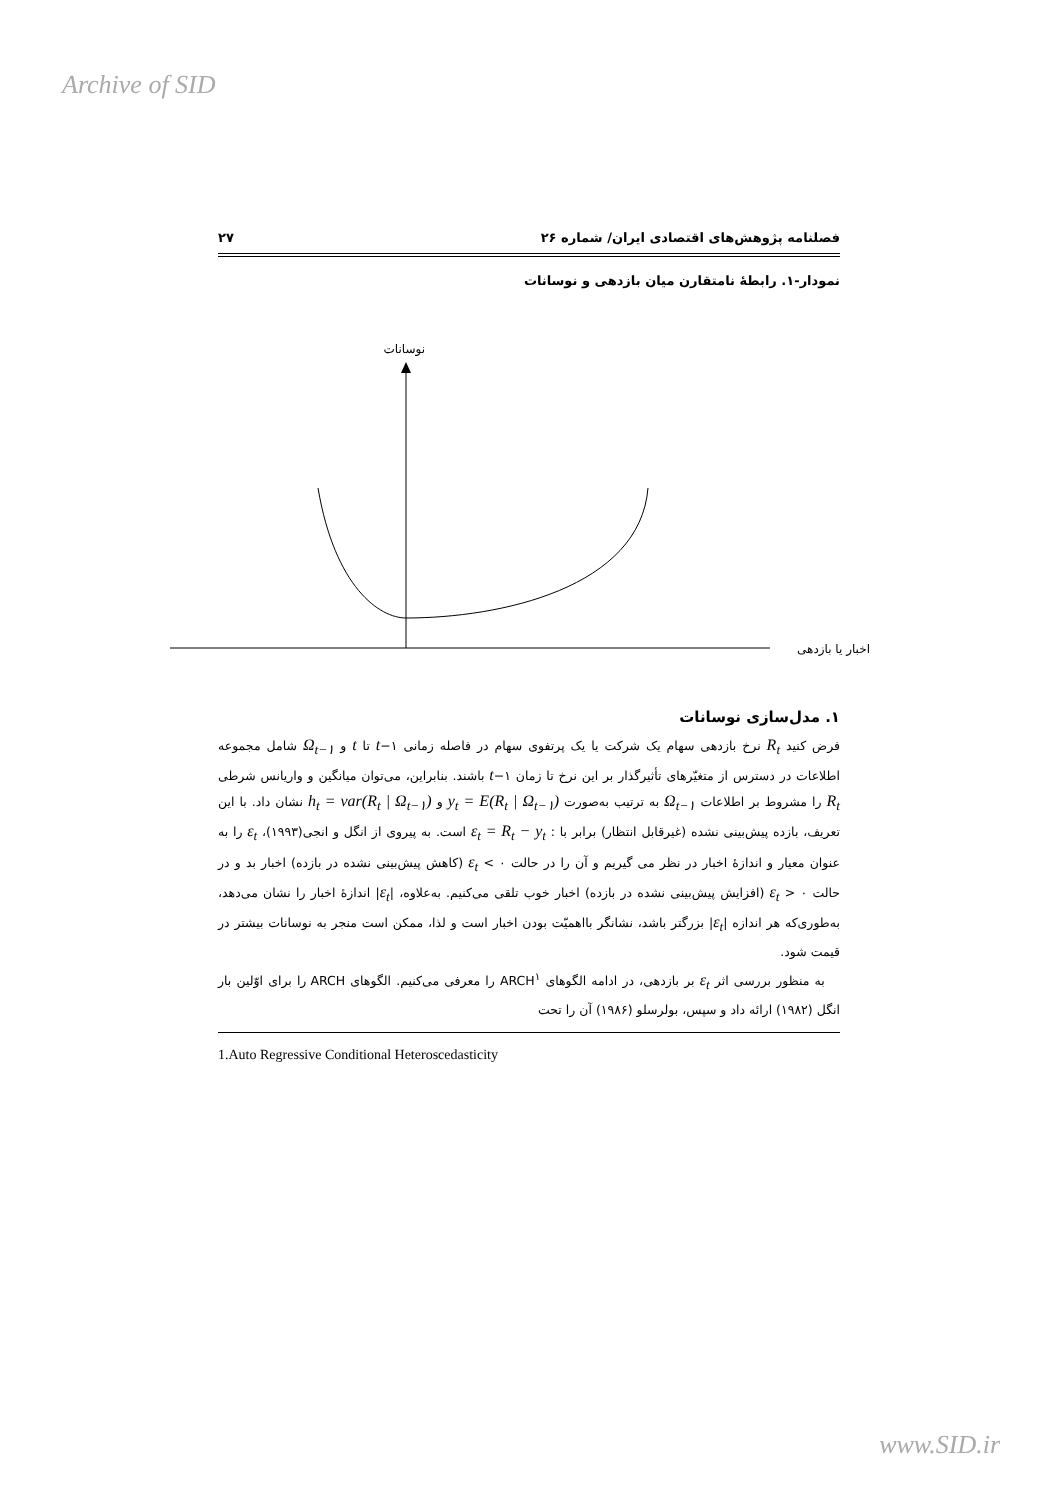Archive of SID
فصلنامه پژوهش‌های اقتصادی ایران/ شماره ۲۶ ۲۷
نمودار-۱. رابطهٔ نامتقارن میان بازدهی و نوسانات
نوسانات
اخبار یا بازدهی
۱. مدل‌سازی نوسانات
فرض کنید R<sub>t</sub> نرخ بازدهی سهام یک شرکت یا یک پرتفوی سهام در فاصله زمانی t−۱ تا t و Ω<sub>t−۱</sub> شامل مجموعه اطلاعات در دسترس از متغیّرهای تأثیرگذار بر این نرخ تا زمان t−۱ باشند. بنابراین، می‌توان میانگین و واریانس شرطی R<sub>t</sub> را مشروط بر اطلاعات Ω<sub>t−۱</sub> به ترتیب به‌صورت y<sub>t</sub> = E(R<sub>t</sub> | Ω<sub>t−۱</sub>) و h<sub>t</sub> = var(R<sub>t</sub> | Ω<sub>t−۱</sub>) نشان داد. با این تعریف، بازده پیش‌بینی نشده (غیرقابل انتظار) برابر با : ε<sub>t</sub> = R<sub>t</sub> − y<sub>t</sub> است. به پیروی از انگل و انجی(۱۹۹۳)، ε<sub>t</sub> را به عنوان معیار و اندازهٔ اخبار در نظر می گیریم و آن را در حالت ε<sub>t</sub> < ۰ (کاهش پیش‌بینی نشده در بازده) اخبار بد و در حالت ε<sub>t</sub> > ۰ (افزایش پیش‌بینی نشده در بازده) اخبار خوب تلقی می‌کنیم. به‌علاوه، |ε<sub>t</sub>| اندازهٔ اخبار را نشان می‌دهد، به‌طوری‌که هر اندازه |ε<sub>t</sub>| بزرگتر باشد، نشانگر بااهمیّت بودن اخبار است و لذا، ممکن است منجر به نوسانات بیشتر در قیمت شود.
به منظور بررسی اثر ε<sub>t</sub> بر بازدهی، در ادامه الگوهای ARCH<sup>۱</sup> را معرفی می‌کنیم. الگوهای ARCH را برای اوّلین بار انگل (۱۹۸۲) ارائه داد و سپس، بولرسلو (۱۹۸۶) آن را تحت
1.Auto Regressive Conditional Heteroscedasticity
www.SID.ir